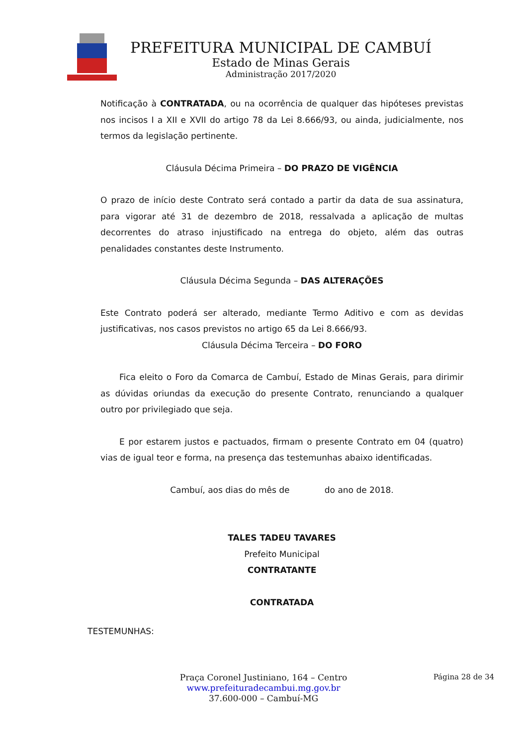PREFEITURA MUNICIPAL DE CAMBUÍ
Estado de Minas Gerais
Administração 2017/2020
Notificação à CONTRATADA, ou na ocorrência de qualquer das hipóteses previstas nos incisos I a XII e XVII do artigo 78 da Lei 8.666/93, ou ainda, judicialmente, nos termos da legislação pertinente.
Cláusula Décima Primeira – DO PRAZO DE VIGÊNCIA
O prazo de início deste Contrato será contado a partir da data de sua assinatura, para vigorar até 31 de dezembro de 2018, ressalvada a aplicação de multas decorrentes do atraso injustificado na entrega do objeto, além das outras penalidades constantes deste Instrumento.
Cláusula Décima Segunda – DAS ALTERAÇÕES
Este Contrato poderá ser alterado, mediante Termo Aditivo e com as devidas justificativas, nos casos previstos no artigo 65 da Lei 8.666/93.
Cláusula Décima Terceira – DO FORO
Fica eleito o Foro da Comarca de Cambuí, Estado de Minas Gerais, para dirimir as dúvidas oriundas da execução do presente Contrato, renunciando a qualquer outro por privilegiado que seja.
E por estarem justos e pactuados, firmam o presente Contrato em 04 (quatro) vias de igual teor e forma, na presença das testemunhas abaixo identificadas.
Cambuí, aos dias do mês de do ano de 2018.
TALES TADEU TAVARES
Prefeito Municipal
CONTRATANTE
CONTRATADA
TESTEMUNHAS:
Página 28 de 34
Praça Coronel Justiniano, 164 – Centro
www.prefeituradecambui.mg.gov.br
37.600-000 – Cambuí-MG